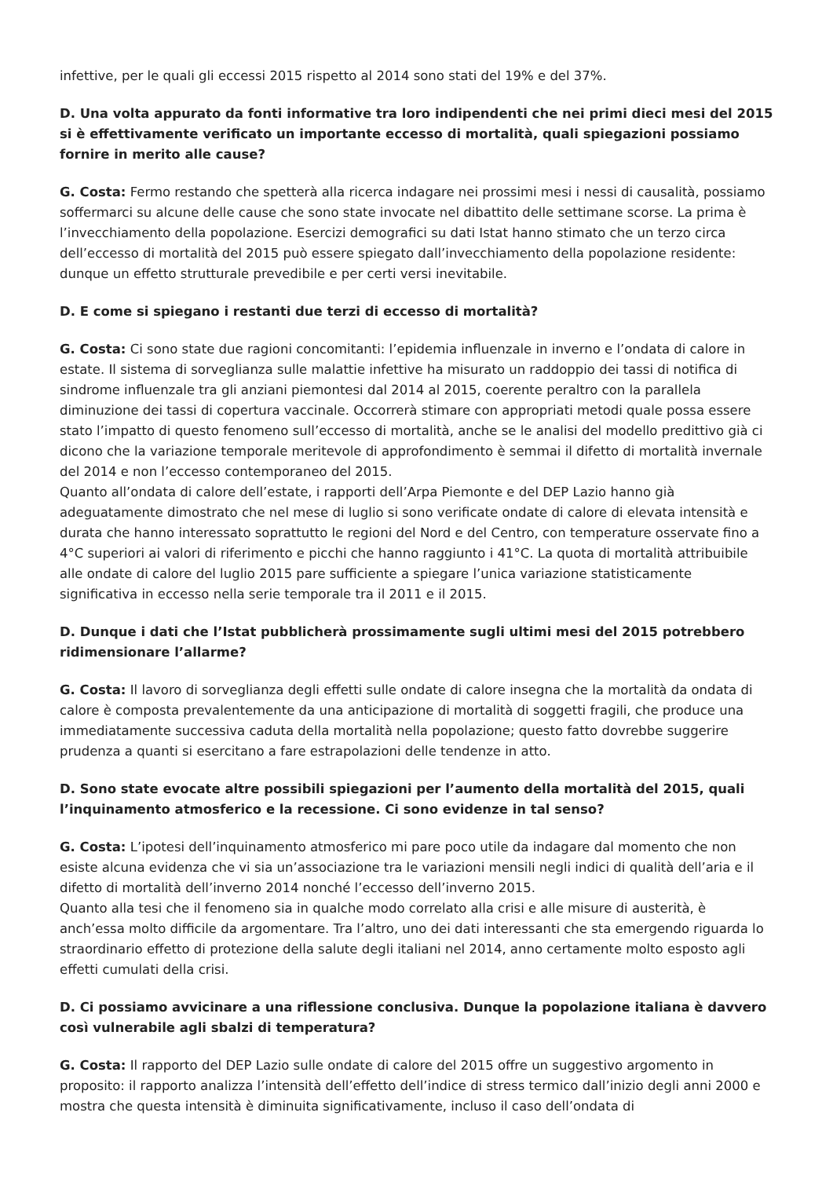infettive, per le quali gli eccessi 2015 rispetto al 2014 sono stati del 19% e del 37%.
D. Una volta appurato da fonti informative tra loro indipendenti che nei primi dieci mesi del 2015 si è effettivamente verificato un importante eccesso di mortalità, quali spiegazioni possiamo fornire in merito alle cause?
G. Costa: Fermo restando che spetterà alla ricerca indagare nei prossimi mesi i nessi di causalità, possiamo soffermarci su alcune delle cause che sono state invocate nel dibattito delle settimane scorse. La prima è l’invecchiamento della popolazione. Esercizi demografici su dati Istat hanno stimato che un terzo circa dell’eccesso di mortalità del 2015 può essere spiegato dall’invecchiamento della popolazione residente: dunque un effetto strutturale prevedibile e per certi versi inevitabile.
D. E come si spiegano i restanti due terzi di eccesso di mortalità?
G. Costa: Ci sono state due ragioni concomitanti: l’epidemia influenzale in inverno e l’ondata di calore in estate. Il sistema di sorveglianza sulle malattie infettive ha misurato un raddoppio dei tassi di notifica di sindrome influenzale tra gli anziani piemontesi dal 2014 al 2015, coerente peraltro con la parallela diminuzione dei tassi di copertura vaccinale. Occorrerà stimare con appropriati metodi quale possa essere stato l’impatto di questo fenomeno sull’eccesso di mortalità, anche se le analisi del modello predittivo già ci dicono che la variazione temporale meritevole di approfondimento è semmai il difetto di mortalità invernale del 2014 e non l’eccesso contemporaneo del 2015.
Quanto all’ondata di calore dell’estate, i rapporti dell’Arpa Piemonte e del DEP Lazio hanno già adeguatamente dimostrato che nel mese di luglio si sono verificate ondate di calore di elevata intensità e durata che hanno interessato soprattutto le regioni del Nord e del Centro, con temperature osservate fino a 4°C superiori ai valori di riferimento e picchi che hanno raggiunto i 41°C. La quota di mortalità attribuibile alle ondate di calore del luglio 2015 pare sufficiente a spiegare l’unica variazione statisticamente significativa in eccesso nella serie temporale tra il 2011 e il 2015.
D. Dunque i dati che l’Istat pubblicherà prossimamente sugli ultimi mesi del 2015 potrebbero ridimensionare l’allarme?
G. Costa: Il lavoro di sorveglianza degli effetti sulle ondate di calore insegna che la mortalità da ondata di calore è composta prevalentemente da una anticipazione di mortalità di soggetti fragili, che produce una immediatamente successiva caduta della mortalità nella popolazione; questo fatto dovrebbe suggerire prudenza a quanti si esercitano a fare estrapolazioni delle tendenze in atto.
D. Sono state evocate altre possibili spiegazioni per l’aumento della mortalità del 2015, quali l’inquinamento atmosferico e la recessione. Ci sono evidenze in tal senso?
G. Costa: L’ipotesi dell’inquinamento atmosferico mi pare poco utile da indagare dal momento che non esiste alcuna evidenza che vi sia un’associazione tra le variazioni mensili negli indici di qualità dell’aria e il difetto di mortalità dell’inverno 2014 nonché l’eccesso dell’inverno 2015.
Quanto alla tesi che il fenomeno sia in qualche modo correlato alla crisi e alle misure di austerità, è anch’essa molto difficile da argomentare. Tra l’altro, uno dei dati interessanti che sta emergendo riguarda lo straordinario effetto di protezione della salute degli italiani nel 2014, anno certamente molto esposto agli effetti cumulati della crisi.
D. Ci possiamo avvicinare a una riflessione conclusiva. Dunque la popolazione italiana è davvero così vulnerabile agli sbalzi di temperatura?
G. Costa: Il rapporto del DEP Lazio sulle ondate di calore del 2015 offre un suggestivo argomento in proposito: il rapporto analizza l’intensità dell’effetto dell’indice di stress termico dall’inizio degli anni 2000 e mostra che questa intensità è diminuita significativamente, incluso il caso dell’ondata di